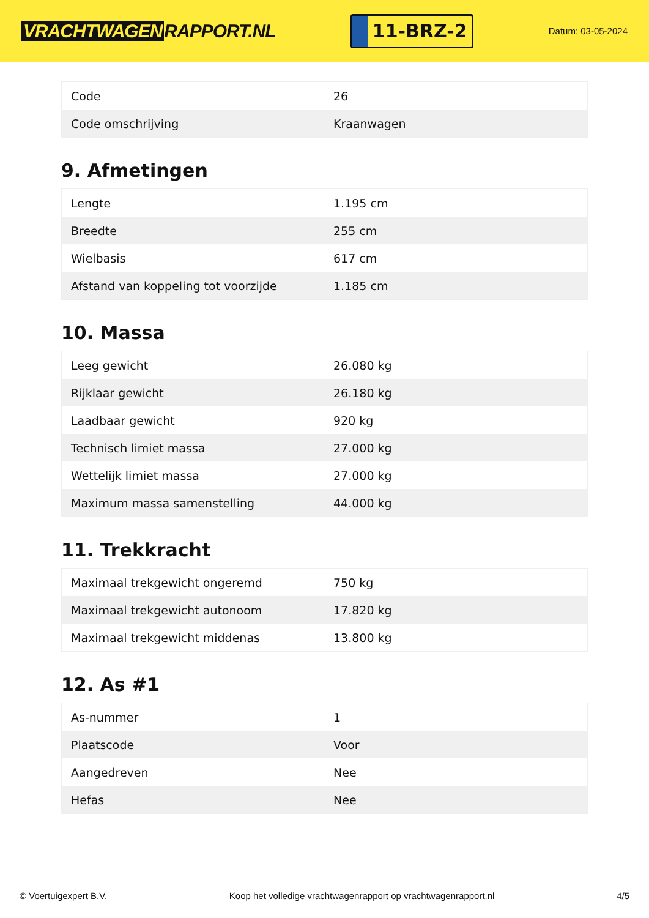VRACHTWAGEN RAPPORT.NL
11-BRZ-2
Datum: 03-05-2024
| Code | 26 |
| Code omschrijving | Kraanwagen |
9. Afmetingen
| Lengte | 1.195 cm |
| Breedte | 255 cm |
| Wielbasis | 617 cm |
| Afstand van koppeling tot voorzijde | 1.185 cm |
10. Massa
| Leeg gewicht | 26.080 kg |
| Rijklaar gewicht | 26.180 kg |
| Laadbaar gewicht | 920 kg |
| Technisch limiet massa | 27.000 kg |
| Wettelijk limiet massa | 27.000 kg |
| Maximum massa samenstelling | 44.000 kg |
11. Trekkracht
| Maximaal trekgewicht ongeremd | 750 kg |
| Maximaal trekgewicht autonoom | 17.820 kg |
| Maximaal trekgewicht middenas | 13.800 kg |
12. As #1
| As-nummer | 1 |
| Plaatscode | Voor |
| Aangedreven | Nee |
| Hefas | Nee |
© Voertuigexpert B.V. Koop het volledige vrachtwagenrapport op vrachtwagenrapport.nl 4/5